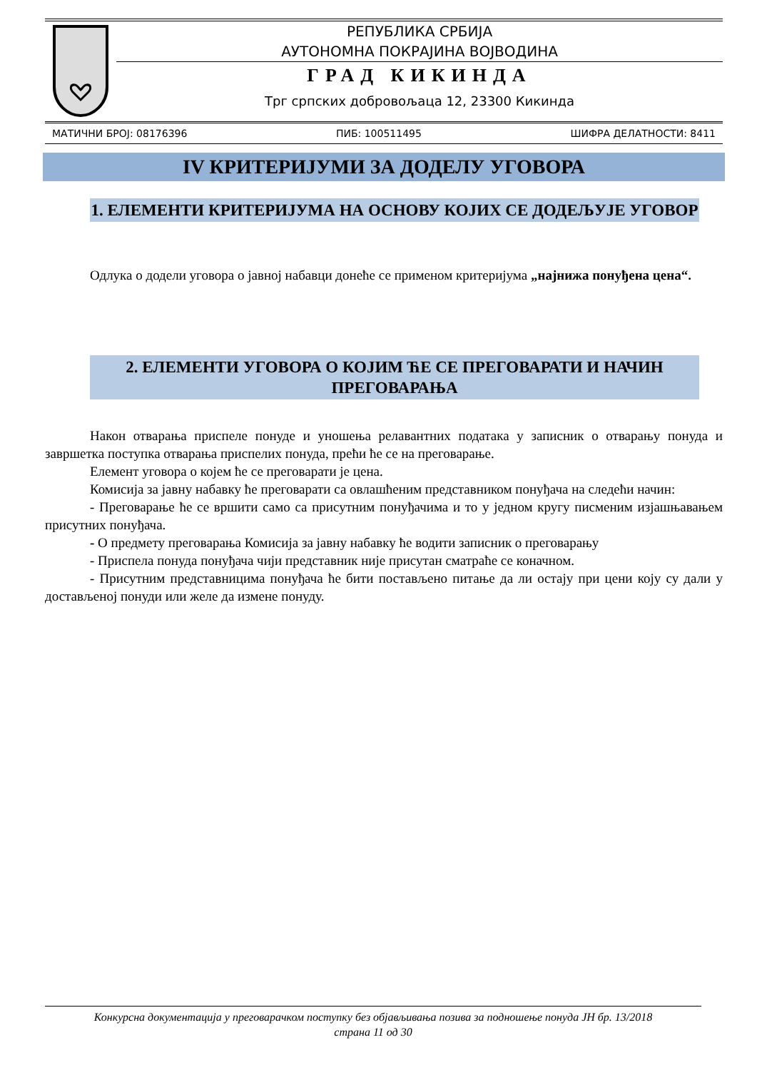РЕПУБЛИКА СРБИЈА
АУТОНОМНА ПОКРАЈИНА ВОЈВОДИНА
ГРАД КИКИНДА
Трг српских добровољаца 12, 23300 Кикинда
МАТИЧНИ БРОЈ: 08176396 ПИБ: 100511495 ШИФРА ДЕЛАТНОСТИ: 8411
IV КРИТЕРИЈУМИ ЗА ДОДЕЛУ УГОВОРА
1. ЕЛЕМЕНТИ КРИТЕРИЈУМА НА ОСНОВУ КОЈИХ СЕ ДОДЕЉУЈЕ УГОВОР
Одлука о додели уговора о јавној набавци донеће се применом критеријума „најнижа понуђена цена“.
2. ЕЛЕМЕНТИ УГОВОРА О КОЈИМ ЋЕ СЕ ПРЕГОВАРАТИ И НАЧИН ПРЕГОВАРАЊА
Након отварања приспеле понуде и уношења релавантних података у записник о отварању понуда и завршетка поступка отварања приспелих понуда, прећи ће се на преговарање.
Елемент уговора о којем ће се преговарати је цена.
Комисија за јавну набавку ће преговарати са овлашћеним представником понуђача на следећи начин:
- Преговарање ће се вршити само са присутним понуђачима и то у једном кругу писменим изјашњавањем присутних понуђача.
- О предмету преговарања Комисија за јавну набавку ће водити записник о преговарању
- Приспела понуда понуђача чији представник није присутан сматраће се коначном.
- Присутним представницима понуђача ће бити постављено питање да ли остају при цени коју су дали у достављеној понуди или желе да измене понуду.
Конкурсна документација у преговарачком поступку без објављивања позива за подношење понуда ЈН бр. 13/2018
страна 11 од 30